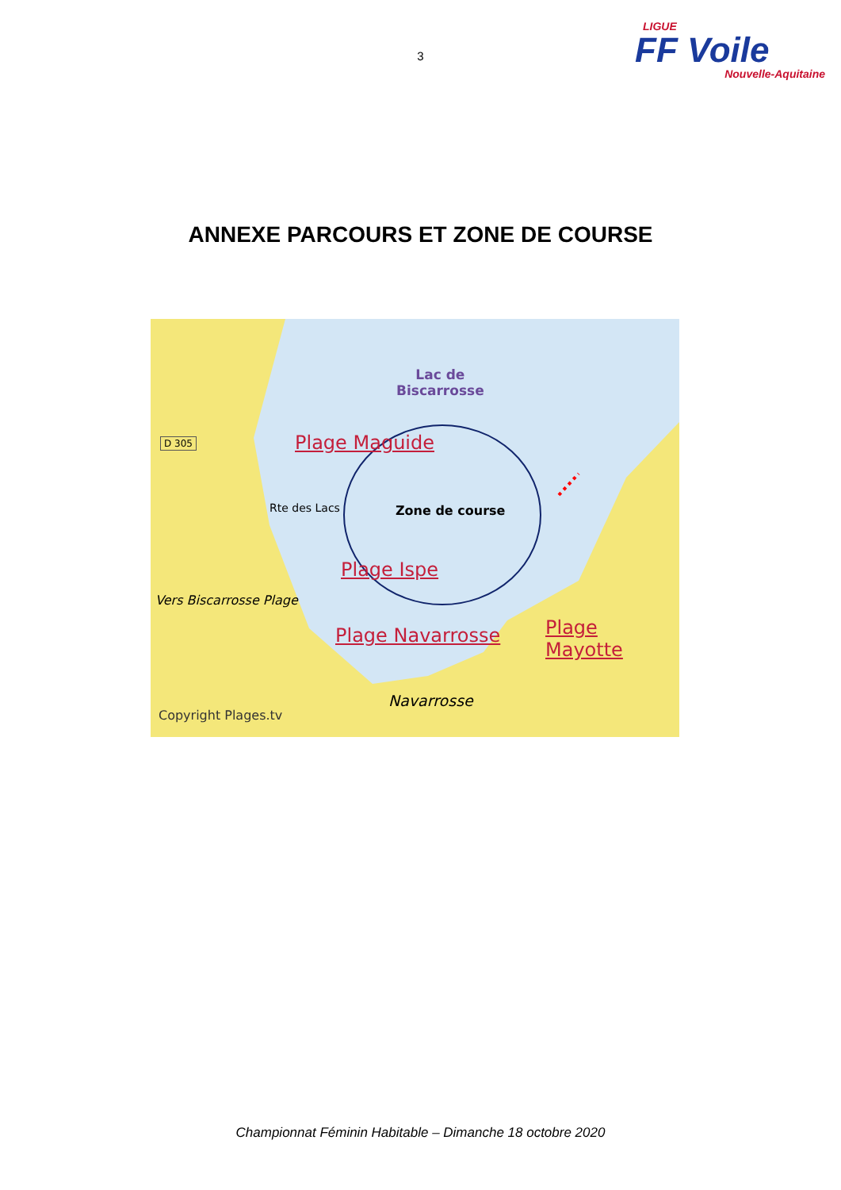3
LIGUE
FF Voile
Nouvelle-Aquitaine
ANNEXE PARCOURS ET ZONE DE COURSE
Lac de
Biscarrosse
D 305 Plage Maguide
Zone de course
Rte des Lacs
Plage Ispe
Vers Biscarrosse Plage
Plage Navarrosse Plage Mayotte
Navarrosse
Copyright Plages.tv
Championnat Féminin Habitable – Dimanche 18 octobre 2020